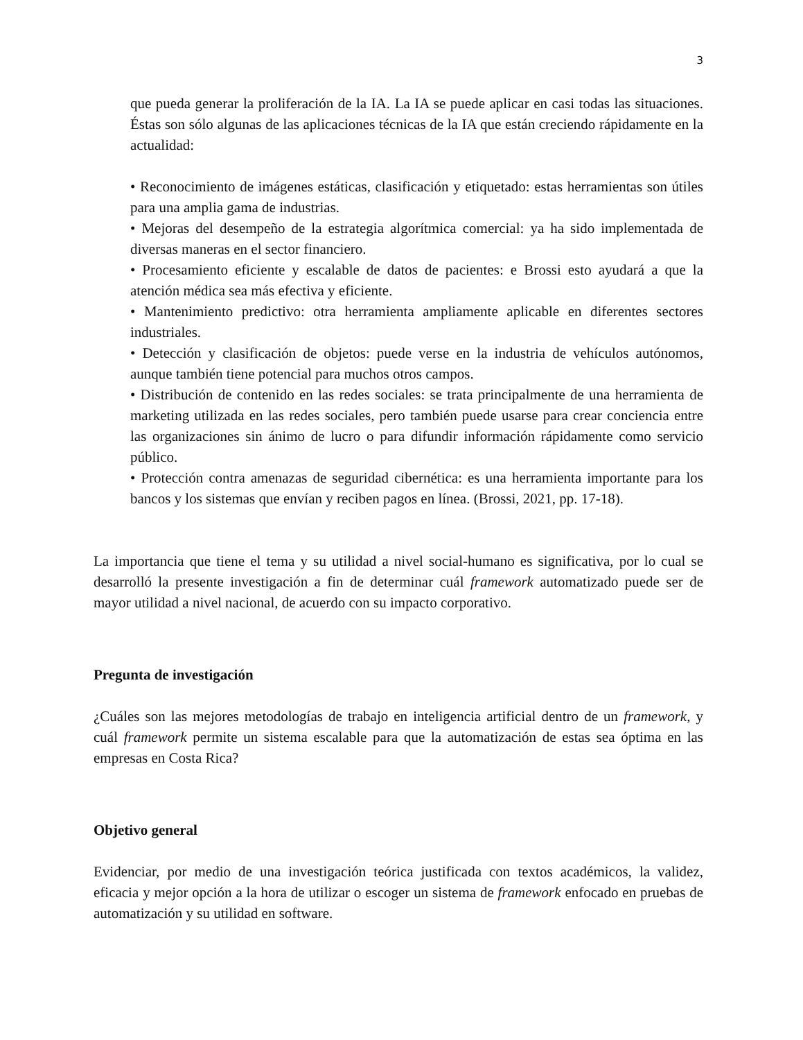3
que pueda generar la proliferación de la IA. La IA se puede aplicar en casi todas las situaciones. Éstas son sólo algunas de las aplicaciones técnicas de la IA que están creciendo rápidamente en la actualidad:
• Reconocimiento de imágenes estáticas, clasificación y etiquetado: estas herramientas son útiles para una amplia gama de industrias.
• Mejoras del desempeño de la estrategia algorítmica comercial: ya ha sido implementada de diversas maneras en el sector financiero.
• Procesamiento eficiente y escalable de datos de pacientes: e Brossi esto ayudará a que la atención médica sea más efectiva y eficiente.
• Mantenimiento predictivo: otra herramienta ampliamente aplicable en diferentes sectores industriales.
• Detección y clasificación de objetos: puede verse en la industria de vehículos autónomos, aunque también tiene potencial para muchos otros campos.
• Distribución de contenido en las redes sociales: se trata principalmente de una herramienta de marketing utilizada en las redes sociales, pero también puede usarse para crear conciencia entre las organizaciones sin ánimo de lucro o para difundir información rápidamente como servicio público.
• Protección contra amenazas de seguridad cibernética: es una herramienta importante para los bancos y los sistemas que envían y reciben pagos en línea. (Brossi, 2021, pp. 17-18).
La importancia que tiene el tema y su utilidad a nivel social-humano es significativa, por lo cual se desarrolló la presente investigación a fin de determinar cuál framework automatizado puede ser de mayor utilidad a nivel nacional, de acuerdo con su impacto corporativo.
Pregunta de investigación
¿Cuáles son las mejores metodologías de trabajo en inteligencia artificial dentro de un framework, y cuál framework permite un sistema escalable para que la automatización de estas sea óptima en las empresas en Costa Rica?
Objetivo general
Evidenciar, por medio de una investigación teórica justificada con textos académicos, la validez, eficacia y mejor opción a la hora de utilizar o escoger un sistema de framework enfocado en pruebas de automatización y su utilidad en software.